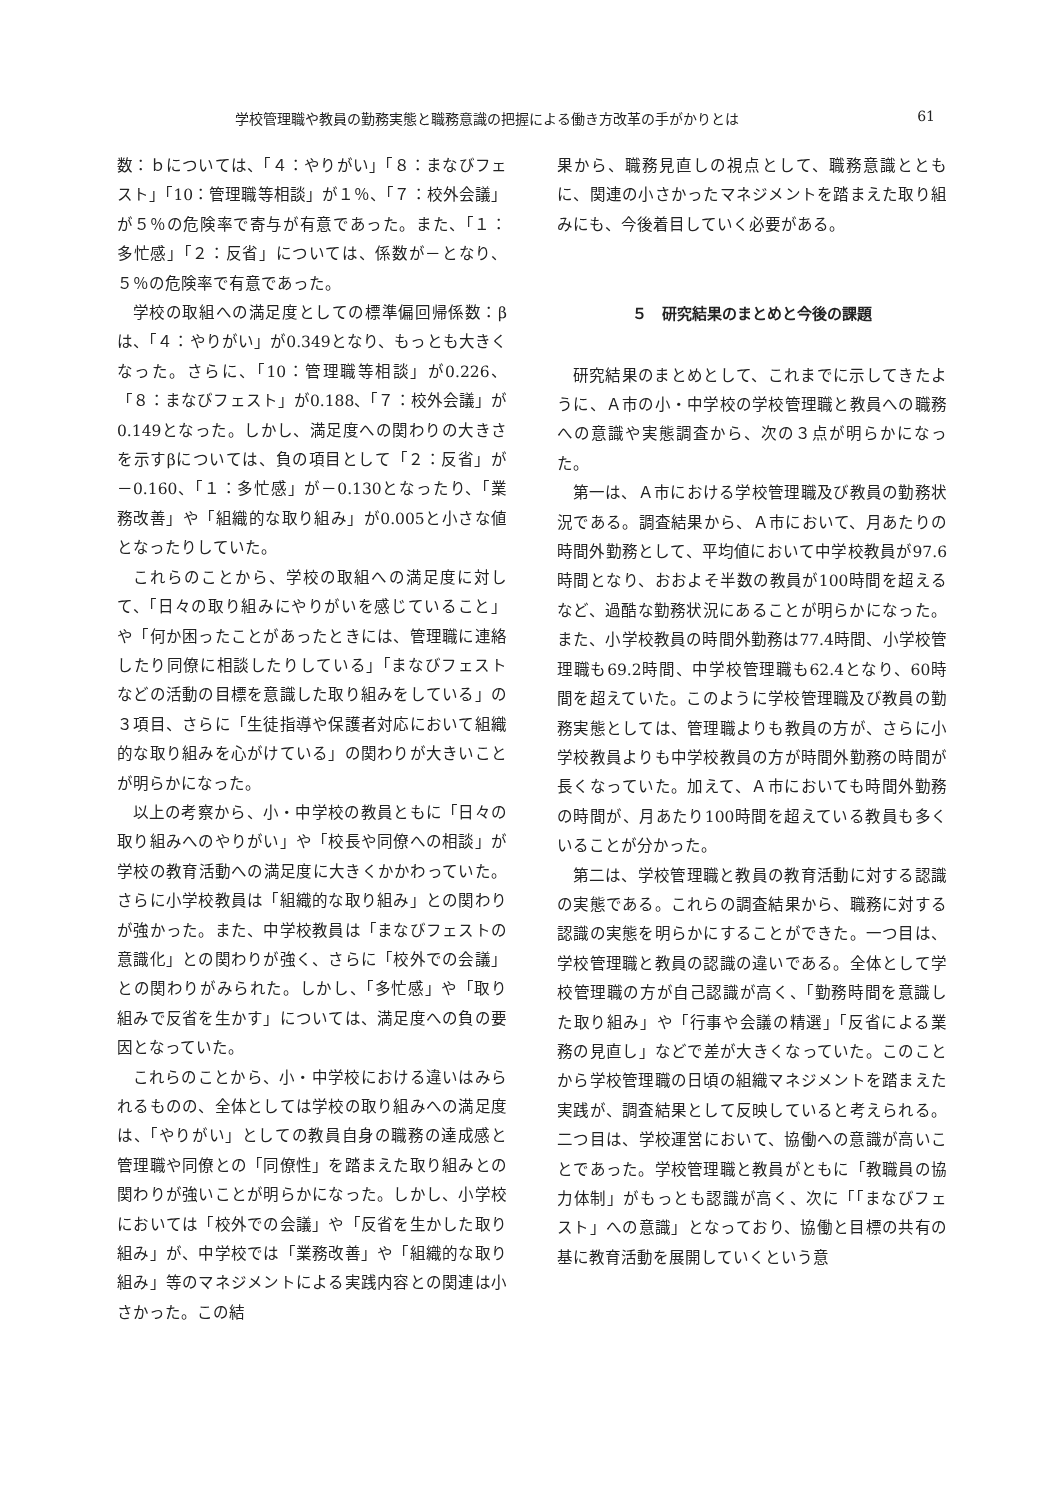学校管理職や教員の勤務実態と職務意識の把握による働き方改革の手がかりとは 61
数：ｂについては、「４：やりがい」「８：まなびフェスト」「10：管理職等相談」が１％、「７：校外会議」が５％の危険率で寄与が有意であった。また、「１：多忙感」「２：反省」については、係数が－となり、５％の危険率で有意であった。
学校の取組への満足度としての標準偏回帰係数：βは、「４：やりがい」が0.349となり、もっとも大きくなった。さらに、「10：管理職等相談」が0.226、「８：まなびフェスト」が0.188、「７：校外会議」が0.149となった。しかし、満足度への関わりの大きさを示すβについては、負の項目として「２：反省」が－0.160、「１：多忙感」が－0.130となったり、「業務改善」や「組織的な取り組み」が0.005と小さな値となったりしていた。
これらのことから、学校の取組への満足度に対して、「日々の取り組みにやりがいを感じていること」や「何か困ったことがあったときには、管理職に連絡したり同僚に相談したりしている」「まなびフェストなどの活動の目標を意識した取り組みをしている」の３項目、さらに「生徒指導や保護者対応において組織的な取り組みを心がけている」の関わりが大きいことが明らかになった。
以上の考察から、小・中学校の教員ともに「日々の取り組みへのやりがい」や「校長や同僚への相談」が学校の教育活動への満足度に大きくかかわっていた。さらに小学校教員は「組織的な取り組み」との関わりが強かった。また、中学校教員は「まなびフェストの意識化」との関わりが強く、さらに「校外での会議」との関わりがみられた。しかし、「多忙感」や「取り組みで反省を生かす」については、満足度への負の要因となっていた。
これらのことから、小・中学校における違いはみられるものの、全体としては学校の取り組みへの満足度は、「やりがい」としての教員自身の職務の達成感と管理職や同僚との「同僚性」を踏まえた取り組みとの関わりが強いことが明らかになった。しかし、小学校においては「校外での会議」や「反省を生かした取り組み」が、中学校では「業務改善」や「組織的な取り組み」等のマネジメントによる実践内容との関連は小さかった。この結
果から、職務見直しの視点として、職務意識とともに、関連の小さかったマネジメントを踏まえた取り組みにも、今後着目していく必要がある。
５　研究結果のまとめと今後の課題
研究結果のまとめとして、これまでに示してきたように、Ａ市の小・中学校の学校管理職と教員への職務への意識や実態調査から、次の３点が明らかになった。
第一は、Ａ市における学校管理職及び教員の勤務状況である。調査結果から、Ａ市において、月あたりの時間外勤務として、平均値において中学校教員が97.6時間となり、おおよそ半数の教員が100時間を超えるなど、過酷な勤務状況にあることが明らかになった。また、小学校教員の時間外勤務は77.4時間、小学校管理職も69.2時間、中学校管理職も62.4となり、60時間を超えていた。このように学校管理職及び教員の勤務実態としては、管理職よりも教員の方が、さらに小学校教員よりも中学校教員の方が時間外勤務の時間が長くなっていた。加えて、Ａ市においても時間外勤務の時間が、月あたり100時間を超えている教員も多くいることが分かった。
第二は、学校管理職と教員の教育活動に対する認識の実態である。これらの調査結果から、職務に対する認識の実態を明らかにすることができた。一つ目は、学校管理職と教員の認識の違いである。全体として学校管理職の方が自己認識が高く、「勤務時間を意識した取り組み」や「行事や会議の精選」「反省による業務の見直し」などで差が大きくなっていた。このことから学校管理職の日頃の組織マネジメントを踏まえた実践が、調査結果として反映していると考えられる。二つ目は、学校運営において、協働への意識が高いことであった。学校管理職と教員がともに「教職員の協力体制」がもっとも認識が高く、次に「「まなびフェスト」への意識」となっており、協働と目標の共有の基に教育活動を展開していくという意